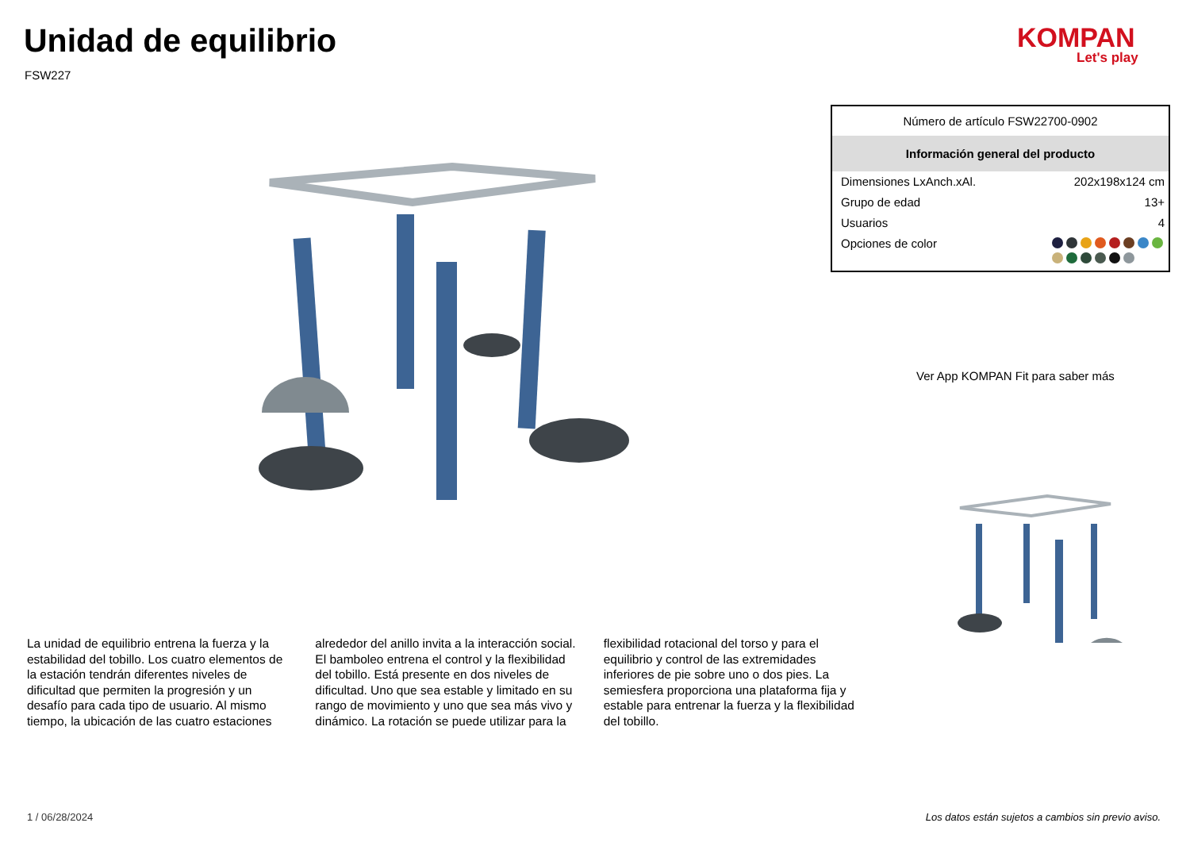Unidad de equilibrio
FSW227
KOMPAN
Let's play
Número de artículo FSW22700-0902
Información general del producto
| Dimensiones LxAnch.xAl. | 202x198x124 cm |
| Grupo de edad | 13+ |
| Usuarios | 4 |
| Opciones de color | |
Ver App KOMPAN Fit para saber más
La unidad de equilibrio entrena la fuerza y la estabilidad del tobillo. Los cuatro elementos de la estación tendrán diferentes niveles de dificultad que permiten la progresión y un desafío para cada tipo de usuario. Al mismo tiempo, la ubicación de las cuatro estaciones alrededor del anillo invita a la interacción social. El bamboleo entrena el control y la flexibilidad del tobillo. Está presente en dos niveles de dificultad. Uno que sea estable y limitado en su rango de movimiento y uno que sea más vivo y dinámico. La rotación se puede utilizar para la flexibilidad rotacional del torso y para el equilibrio y control de las extremidades inferiores de pie sobre uno o dos pies. La semiesfera proporciona una plataforma fija y estable para entrenar la fuerza y la flexibilidad del tobillo.
1 / 06/28/2024
Los datos están sujetos a cambios sin previo aviso.